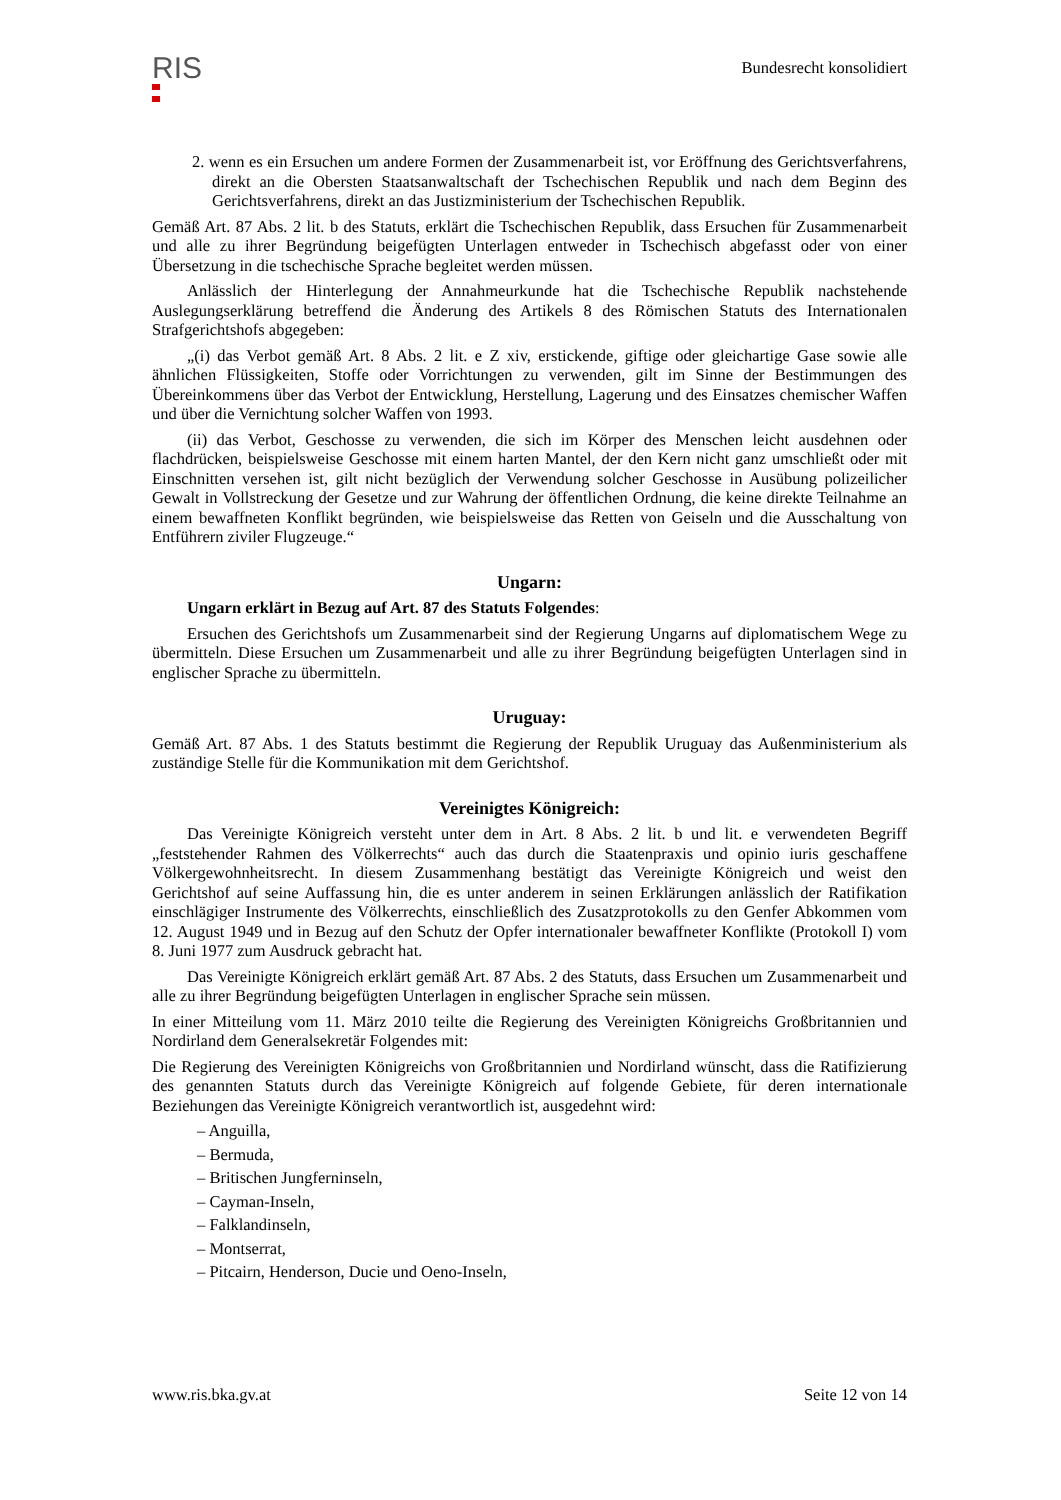RIS
Bundesrecht konsolidiert
2. wenn es ein Ersuchen um andere Formen der Zusammenarbeit ist, vor Eröffnung des Gerichtsverfahrens, direkt an die Obersten Staatsanwaltschaft der Tschechischen Republik und nach dem Beginn des Gerichtsverfahrens, direkt an das Justizministerium der Tschechischen Republik.
Gemäß Art. 87 Abs. 2 lit. b des Statuts, erklärt die Tschechischen Republik, dass Ersuchen für Zusammenarbeit und alle zu ihrer Begründung beigefügten Unterlagen entweder in Tschechisch abgefasst oder von einer Übersetzung in die tschechische Sprache begleitet werden müssen.
Anlässlich der Hinterlegung der Annahmeurkunde hat die Tschechische Republik nachstehende Auslegungserklärung betreffend die Änderung des Artikels 8 des Römischen Statuts des Internationalen Strafgerichtshofs abgegeben:
„(i) das Verbot gemäß Art. 8 Abs. 2 lit. e Z xiv, erstickende, giftige oder gleichartige Gase sowie alle ähnlichen Flüssigkeiten, Stoffe oder Vorrichtungen zu verwenden, gilt im Sinne der Bestimmungen des Übereinkommens über das Verbot der Entwicklung, Herstellung, Lagerung und des Einsatzes chemischer Waffen und über die Vernichtung solcher Waffen von 1993.
(ii) das Verbot, Geschosse zu verwenden, die sich im Körper des Menschen leicht ausdehnen oder flachdrücken, beispielsweise Geschosse mit einem harten Mantel, der den Kern nicht ganz umschließt oder mit Einschnitten versehen ist, gilt nicht bezüglich der Verwendung solcher Geschosse in Ausübung polizeilicher Gewalt in Vollstreckung der Gesetze und zur Wahrung der öffentlichen Ordnung, die keine direkte Teilnahme an einem bewaffneten Konflikt begründen, wie beispielsweise das Retten von Geiseln und die Ausschaltung von Entführern ziviler Flugzeuge.“
Ungarn:
Ungarn erklärt in Bezug auf Art. 87 des Statuts Folgendes:
Ersuchen des Gerichtshofs um Zusammenarbeit sind der Regierung Ungarns auf diplomatischem Wege zu übermitteln. Diese Ersuchen um Zusammenarbeit und alle zu ihrer Begründung beigefügten Unterlagen sind in englischer Sprache zu übermitteln.
Uruguay:
Gemäß Art. 87 Abs. 1 des Statuts bestimmt die Regierung der Republik Uruguay das Außenministerium als zuständige Stelle für die Kommunikation mit dem Gerichtshof.
Vereinigtes Königreich:
Das Vereinigte Königreich versteht unter dem in Art. 8 Abs. 2 lit. b und lit. e verwendeten Begriff „feststehender Rahmen des Völkerrechts“ auch das durch die Staatenpraxis und opinio iuris geschaffene Völkergewohnheitsrecht. In diesem Zusammenhang bestätigt das Vereinigte Königreich und weist den Gerichtshof auf seine Auffassung hin, die es unter anderem in seinen Erklärungen anlässlich der Ratifikation einschlägiger Instrumente des Völkerrechts, einschließlich des Zusatzprotokolls zu den Genfer Abkommen vom 12. August 1949 und in Bezug auf den Schutz der Opfer internationaler bewaffneter Konflikte (Protokoll I) vom 8. Juni 1977 zum Ausdruck gebracht hat.
Das Vereinigte Königreich erklärt gemäß Art. 87 Abs. 2 des Statuts, dass Ersuchen um Zusammenarbeit und alle zu ihrer Begründung beigefügten Unterlagen in englischer Sprache sein müssen.
In einer Mitteilung vom 11. März 2010 teilte die Regierung des Vereinigten Königreichs Großbritannien und Nordirland dem Generalsekretär Folgendes mit:
Die Regierung des Vereinigten Königreichs von Großbritannien und Nordirland wünscht, dass die Ratifizierung des genannten Statuts durch das Vereinigte Königreich auf folgende Gebiete, für deren internationale Beziehungen das Vereinigte Königreich verantwortlich ist, ausgedehnt wird:
– Anguilla,
– Bermuda,
– Britischen Jungferninseln,
– Cayman-Inseln,
– Falklandinseln,
– Montserrat,
– Pitcairn, Henderson, Ducie und Oeno-Inseln,
www.ris.bka.gv.at Seite 12 von 14